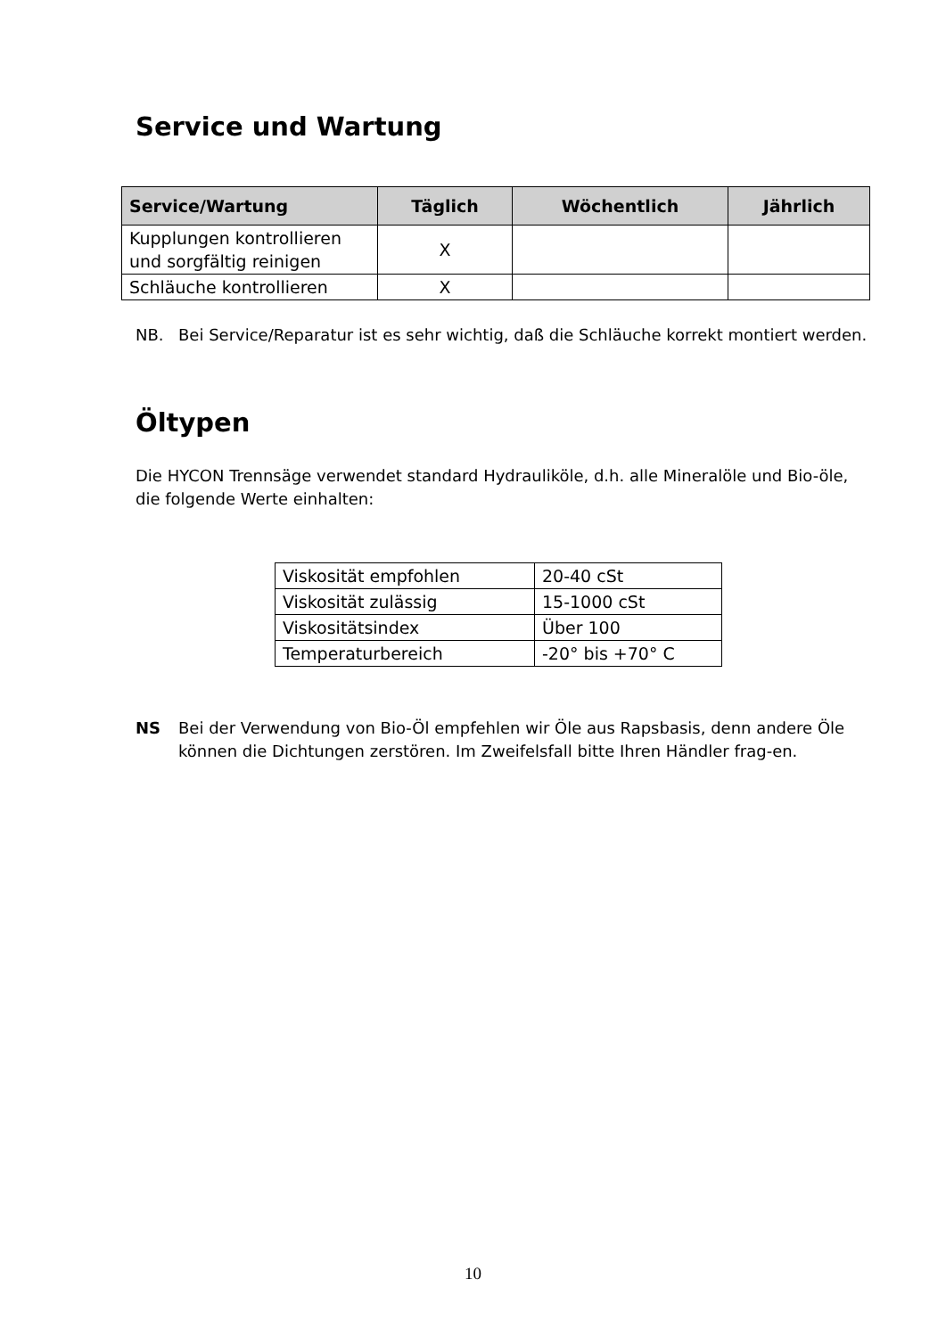Service und Wartung
| Service/Wartung | Täglich | Wöchentlich | Jährlich |
| --- | --- | --- | --- |
| Kupplungen kontrollieren und sorgfältig reinigen | X | | |
| Schläuche kontrollieren | X | | |
NB. Bei Service/Reparatur ist es sehr wichtig, daß die Schläuche korrekt montiert werden.
Öltypen
Die HYCON Trennsäge verwendet standard Hydrauliköle, d.h. alle Mineralöle und Bio-öle, die folgende Werte einhalten:
| Viskosität empfohlen | 20-40 cSt |
| Viskosität zulässig | 15-1000 cSt |
| Viskositätsindex | Über 100 |
| Temperaturbereich | -20° bis +70° C |
NS Bei der Verwendung von Bio-Öl empfehlen wir Öle aus Rapsbasis, denn andere Öle können die Dichtungen zerstören. Im Zweifelsfall bitte Ihren Händler frag-en.
10